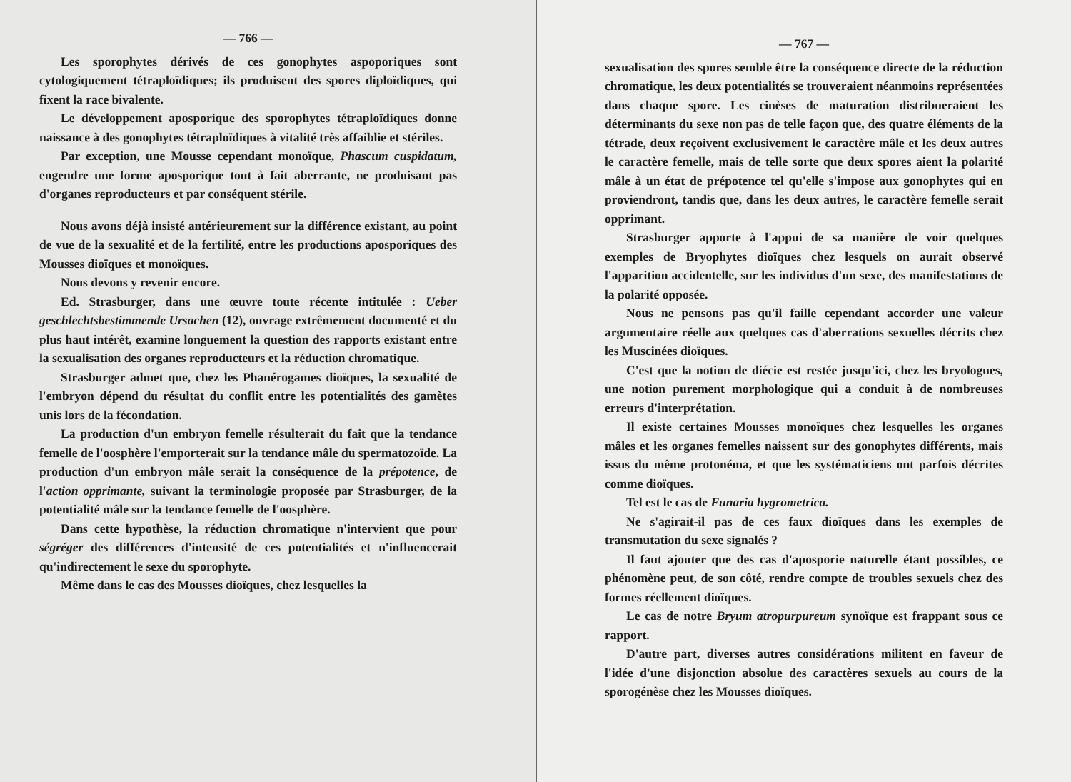— 766 —
Les sporophytes dérivés de ces gonophytes aspoporiques sont cytologiquement tétraploïdiques; ils produisent des spores diploïdiques, qui fixent la race bivalente.
Le développement aposporique des sporophytes tétraploïdiques donne naissance à des gonophytes tétraploïdiques à vitalité très affaiblie et stériles.
Par exception, une Mousse cependant monoïque, Phascum cuspidatum, engendre une forme aposporique tout à fait aberrante, ne produisant pas d'organes reproducteurs et par conséquent stérile.
Nous avons déjà insisté antérieurement sur la différence existant, au point de vue de la sexualité et de la fertilité, entre les productions aposporiques des Mousses dioïques et monoïques.
Nous devons y revenir encore.
Ed. Strasburger, dans une œuvre toute récente intitulée : Ueber geschlechtsbestimmende Ursachen (12), ouvrage extrêmement documenté et du plus haut intérêt, examine longuement la question des rapports existant entre la sexualisation des organes reproducteurs et la réduction chromatique.
Strasburger admet que, chez les Phanérogames dioïques, la sexualité de l'embryon dépend du résultat du conflit entre les potentialités des gamètes unis lors de la fécondation.
La production d'un embryon femelle résulterait du fait que la tendance femelle de l'oosphère l'emporterait sur la tendance mâle du spermatozoïde. La production d'un embryon mâle serait la conséquence de la prépotence, de l'action opprimante, suivant la terminologie proposée par Strasburger, de la potentialité mâle sur la tendance femelle de l'oosphère.
Dans cette hypothèse, la réduction chromatique n'intervient que pour ségréger des différences d'intensité de ces potentialités et n'influencerait qu'indirectement le sexe du sporophyte.
Même dans le cas des Mousses dioïques, chez lesquelles la
— 767 —
sexualisation des spores semble être la conséquence directe de la réduction chromatique, les deux potentialités se trouveraient néanmoins représentées dans chaque spore. Les cinèses de maturation distribueraient les déterminants du sexe non pas de telle façon que, des quatre éléments de la tétrade, deux reçoivent exclusivement le caractère mâle et les deux autres le caractère femelle, mais de telle sorte que deux spores aient la polarité mâle à un état de prépotence tel qu'elle s'impose aux gonophytes qui en proviendront, tandis que, dans les deux autres, le caractère femelle serait opprimant.
Strasburger apporte à l'appui de sa manière de voir quelques exemples de Bryophytes dioïques chez lesquels on aurait observé l'apparition accidentelle, sur les individus d'un sexe, des manifestations de la polarité opposée.
Nous ne pensons pas qu'il faille cependant accorder une valeur argumentaire réelle aux quelques cas d'aberrations sexuelles décrits chez les Muscinées dioïques.
C'est que la notion de diécie est restée jusqu'ici, chez les bryologues, une notion purement morphologique qui a conduit à de nombreuses erreurs d'interprétation.
Il existe certaines Mousses monoïques chez lesquelles les organes mâles et les organes femelles naissent sur des gonophytes différents, mais issus du même protonéma, et que les systématiciens ont parfois décrites comme dioïques.
Tel est le cas de Funaria hygrometrica.
Ne s'agirait-il pas de ces faux dioïques dans les exemples de transmutation du sexe signalés ?
Il faut ajouter que des cas d'aposporie naturelle étant possibles, ce phénomène peut, de son côté, rendre compte de troubles sexuels chez des formes réellement dioïques.
Le cas de notre Bryum atropurpureum synoïque est frappant sous ce rapport.
D'autre part, diverses autres considérations militent en faveur de l'idée d'une disjonction absolue des caractères sexuels au cours de la sporogénèse chez les Mousses dioïques.